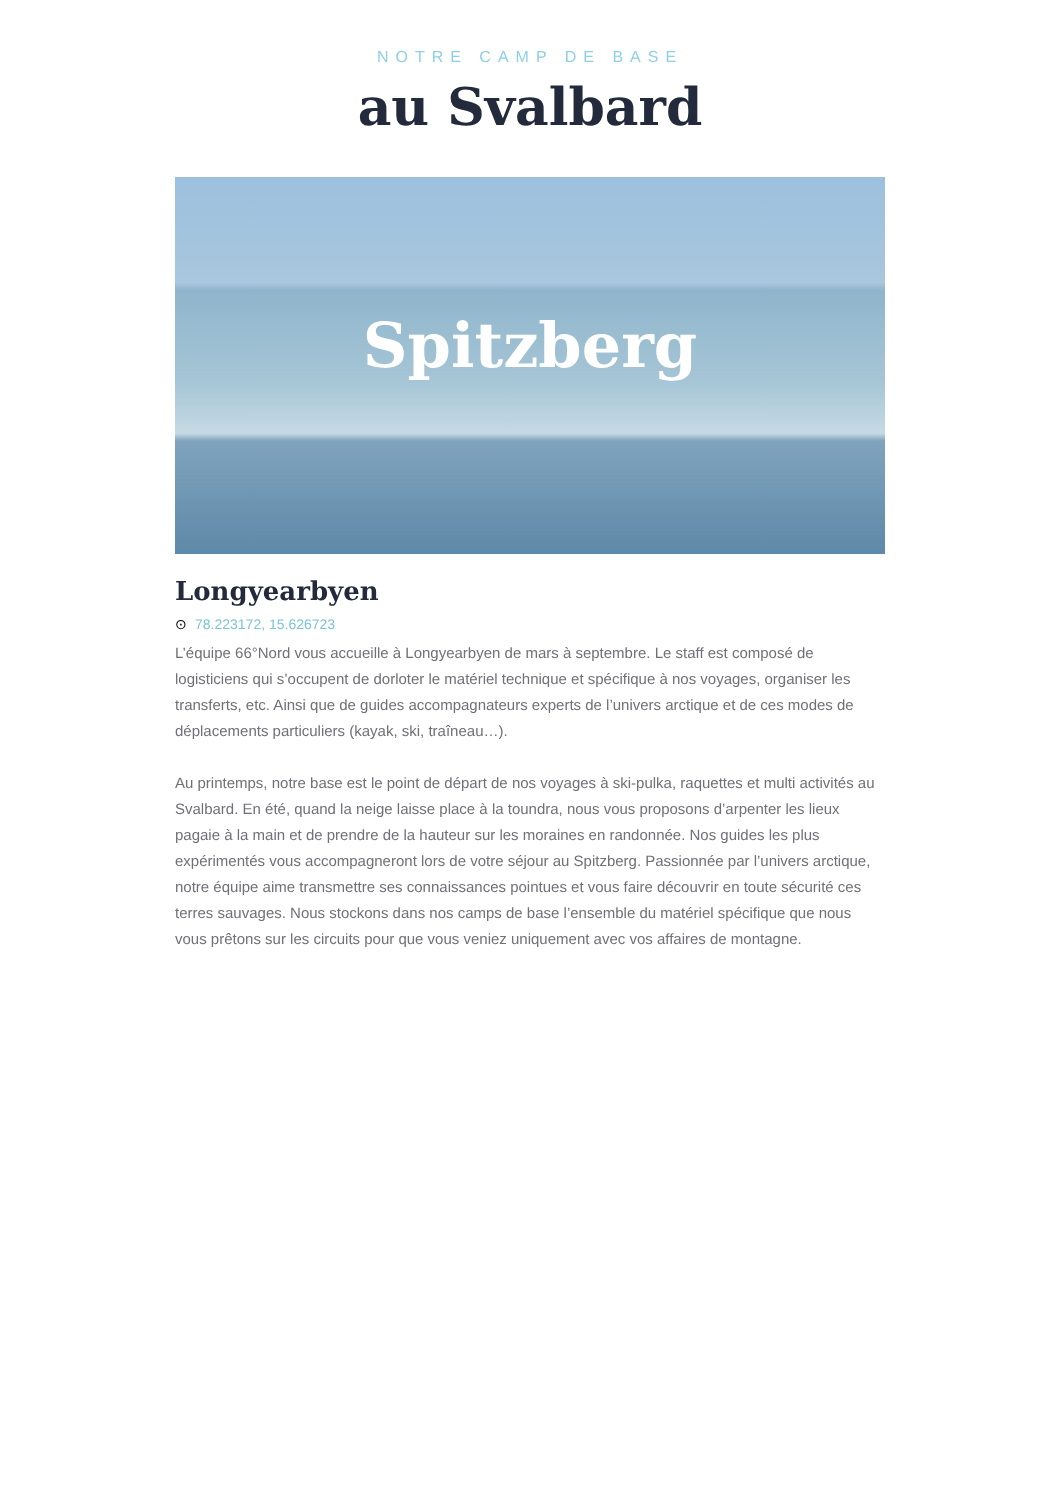NOTRE CAMP DE BASE
au Svalbard
Spitzberg
Longyearbyen
⊙ 78.223172, 15.626723
L’équipe 66°Nord vous accueille à Longyearbyen de mars à septembre. Le staff est composé de logisticiens qui s’occupent de dorloter le matériel technique et spécifique à nos voyages, organiser les transferts, etc. Ainsi que de guides accompagnateurs experts de l’univers arctique et de ces modes de déplacements particuliers (kayak, ski, traîneau…).
Au printemps, notre base est le point de départ de nos voyages à ski-pulka, raquettes et multi activités au Svalbard. En été, quand la neige laisse place à la toundra, nous vous proposons d’arpenter les lieux pagaie à la main et de prendre de la hauteur sur les moraines en randonnée. Nos guides les plus expérimentés vous accompagneront lors de votre séjour au Spitzberg. Passionnée par l’univers arctique, notre équipe aime transmettre ses connaissances pointues et vous faire découvrir en toute sécurité ces terres sauvages. Nous stockons dans nos camps de base l’ensemble du matériel spécifique que nous vous prêtons sur les circuits pour que vous veniez uniquement avec vos affaires de montagne.